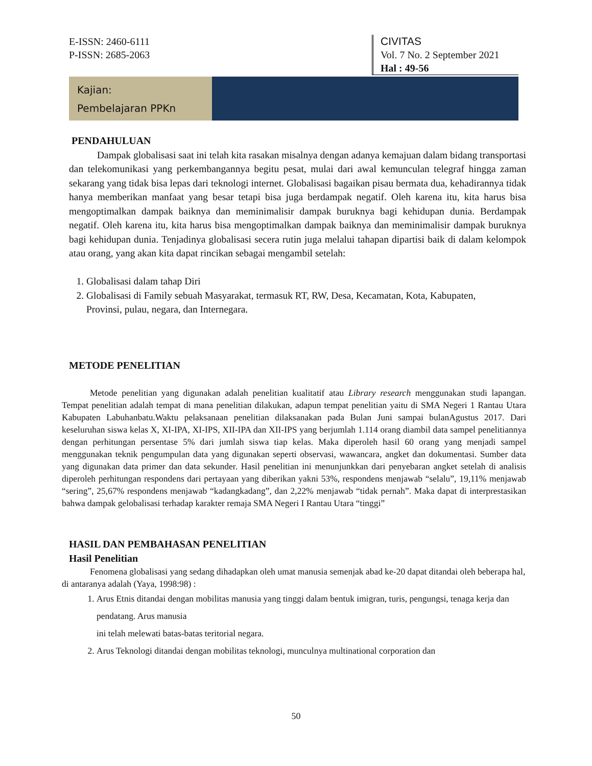E-ISSN: 2460-6111
P-ISSN: 2685-2063
CIVITAS
Vol. 7 No. 2 September 2021
Hal : 49-56
Kajian:
Pembelajaran PPKn
PENDAHULUAN
Dampak globalisasi saat ini telah kita rasakan misalnya dengan adanya kemajuan dalam bidang transportasi dan telekomunikasi yang perkembangannya begitu pesat, mulai dari awal kemunculan telegraf hingga zaman sekarang yang tidak bisa lepas dari teknologi internet. Globalisasi bagaikan pisau bermata dua, kehadirannya tidak hanya memberikan manfaat yang besar tetapi bisa juga berdampak negatif. Oleh karena itu, kita harus bisa mengoptimalkan dampak baiknya dan meminimalisir dampak buruknya bagi kehidupan dunia. Berdampak negatif. Oleh karena itu, kita harus bisa mengoptimalkan dampak baiknya dan meminimalisir dampak buruknya bagi kehidupan dunia. Tenjadinya globalisasi secera rutin juga melalui tahapan dipartisi baik di dalam kelompok atau orang, yang akan kita dapat rincikan sebagai mengambil setelah:
1. Globalisasi dalam tahap Diri
2. Globalisasi di Family sebuah Masyarakat, termasuk RT, RW, Desa, Kecamatan, Kota, Kabupaten,
Provinsi, pulau, negara, dan Internegara.
METODE PENELITIAN
Metode penelitian yang digunakan adalah penelitian kualitatif atau Library research menggunakan studi lapangan. Tempat penelitian adalah tempat di mana penelitian dilakukan, adapun tempat penelitian yaitu di SMA Negeri 1 Rantau Utara Kabupaten Labuhanbatu.Waktu pelaksanaan penelitian dilaksanakan pada Bulan Juni sampai bulanAgustus 2017. Dari keseluruhan siswa kelas X, XI-IPA, XI-IPS, XII-IPA dan XII-IPS yang berjumlah 1.114 orang diambil data sampel penelitiannya dengan perhitungan persentase 5% dari jumlah siswa tiap kelas. Maka diperoleh hasil 60 orang yang menjadi sampel menggunakan teknik pengumpulan data yang digunakan seperti observasi, wawancara, angket dan dokumentasi. Sumber data yang digunakan data primer dan data sekunder. Hasil penelitian ini menunjunkkan dari penyebaran angket setelah di analisis diperoleh perhitungan respondens dari pertayaan yang diberikan yakni 53%, respondens menjawab “selalu”, 19,11% menjawab “sering”, 25,67% respondens menjawab “kadangkadang”, dan 2,22% menjawab “tidak pernah”. Maka dapat di interprestasikan bahwa dampak gelobalisasi terhadap karakter remaja SMA Negeri I Rantau Utara “tinggi”
HASIL DAN PEMBAHASAN PENELITIAN
Hasil Penelitian
Fenomena globalisasi yang sedang dihadapkan oleh umat manusia semenjak abad ke-20 dapat ditandai oleh beberapa hal, di antaranya adalah (Yaya, 1998:98) :
1. Arus Etnis ditandai dengan mobilitas manusia yang tinggi dalam bentuk imigran, turis, pengungsi, tenaga kerja dan pendatang. Arus manusia
ini telah melewati batas-batas teritorial negara.
2. Arus Teknologi ditandai dengan mobilitas teknologi, munculnya multinational corporation dan
50